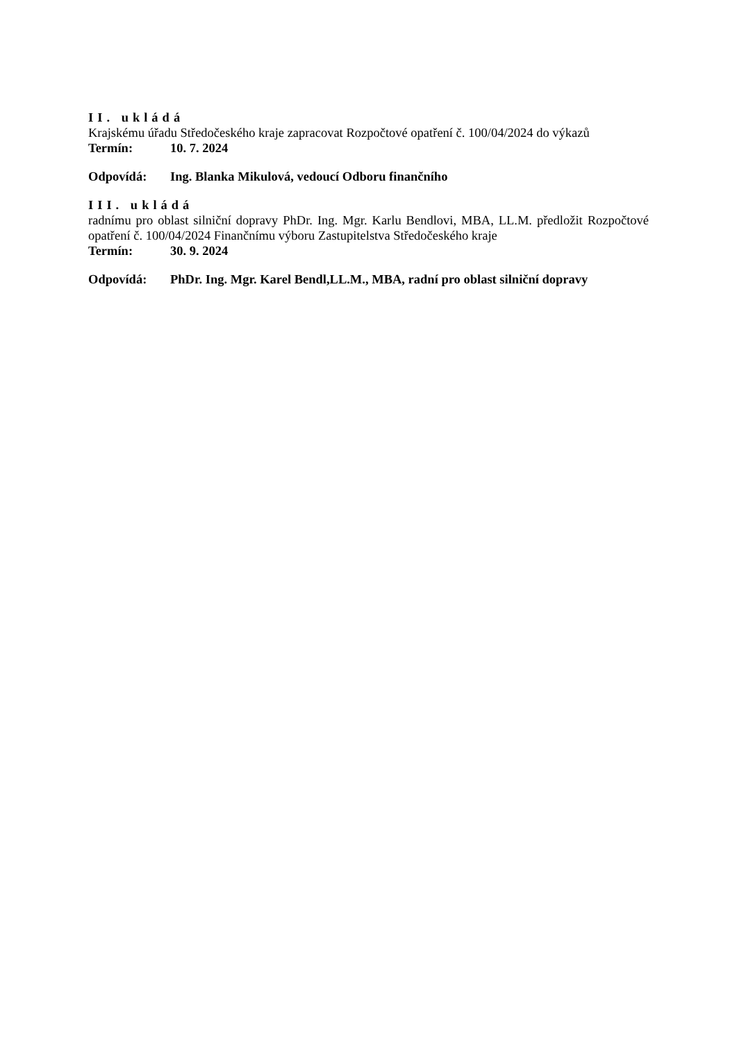II. ukládá
Krajskému úřadu Středočeského kraje zapracovat Rozpočtové opatření č. 100/04/2024 do výkazů
Termín: 10. 7. 2024
Odpovídá: Ing. Blanka Mikulová, vedoucí Odboru finančního
III. ukládá
radnímu pro oblast silniční dopravy PhDr. Ing. Mgr. Karlu Bendlovi, MBA, LL.M. předložit Rozpočtové opatření č. 100/04/2024 Finančnímu výboru Zastupitelstva Středočeského kraje
Termín: 30. 9. 2024
Odpovídá: PhDr. Ing. Mgr. Karel Bendl,LL.M., MBA, radní pro oblast silniční dopravy